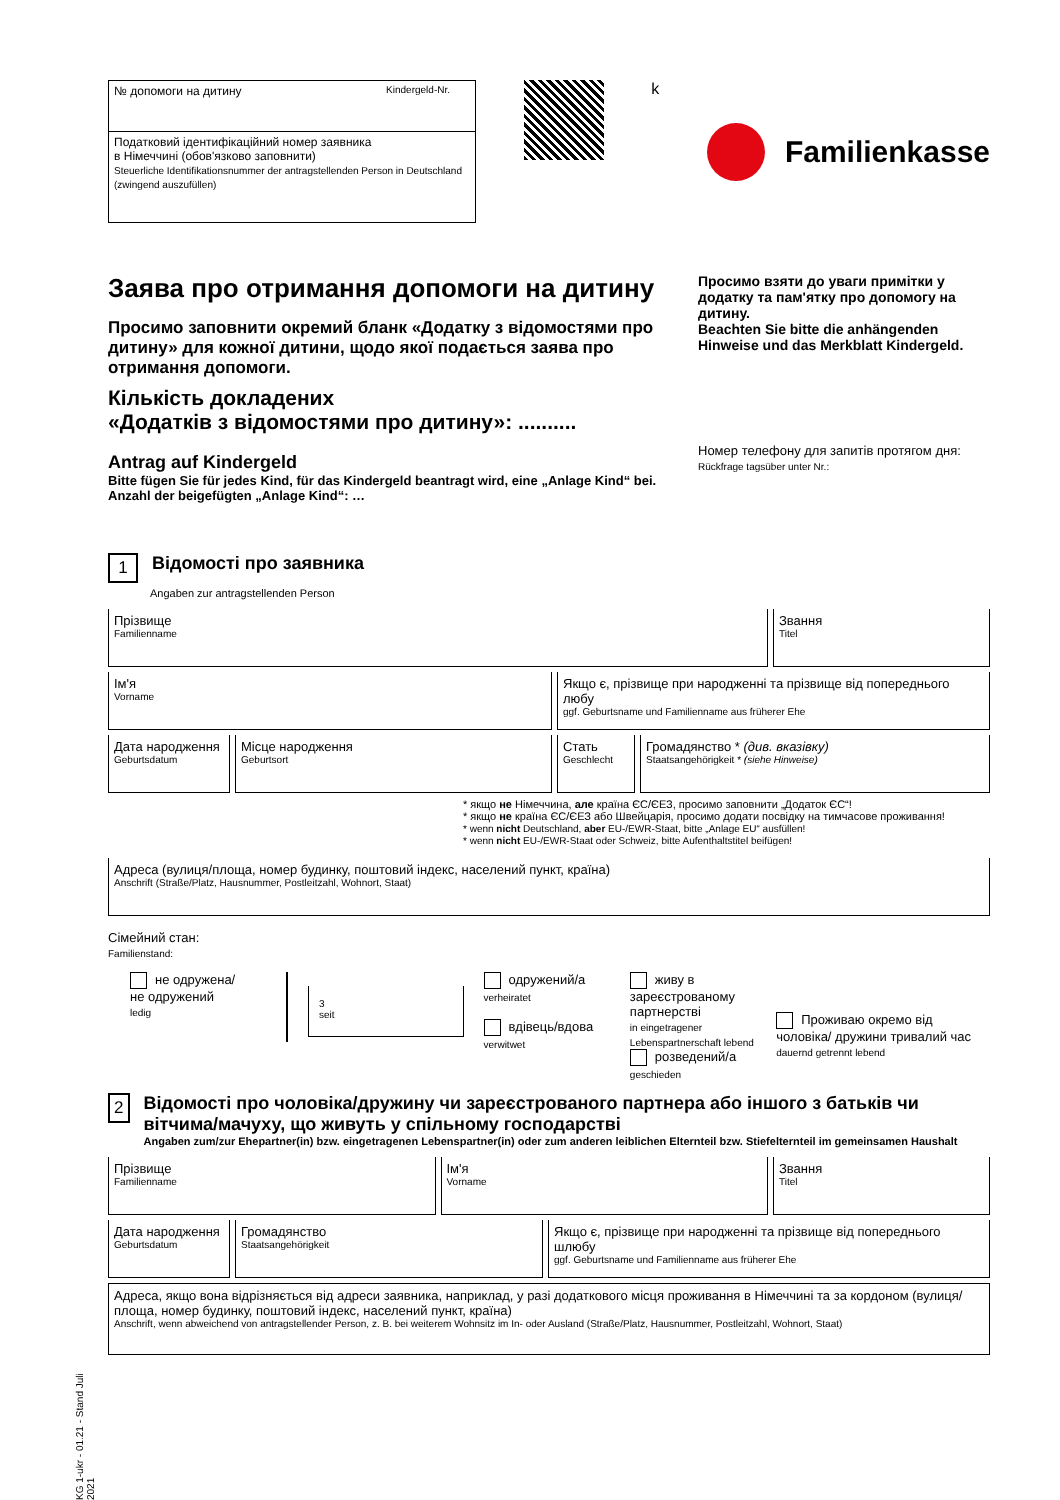№ допомоги на дитину Kindergeld-Nr.
Податковий ідентифікаційний номер заявника
в Німеччині (обов'язково заповнити)
Steuerliche Identifikationsnummer der antragstellenden Person in Deutschland (zwingend auszufüllen)
k
Familienkasse
Заява про отримання допомоги на дитину
Просимо заповнити окремий бланк «Додатку з відомостями про дитину» для кожної дитини, щодо якої подається заява про отримання допомоги.
Кількість докладених
«Додатків з відомостями про дитину»: ..........
Antrag auf Kindergeld
Bitte fügen Sie für jedes Kind, für das Kindergeld beantragt wird, eine „Anlage Kind“ bei.
Anzahl der beigefügten „Anlage Kind“: …
Просимо взяти до уваги примітки у додатку та пам'ятку про допомогу на дитину.
Beachten Sie bitte die anhängenden Hinweise und das Merkblatt Kindergeld.
Номер телефону для запитів протягом дня:
Rückfrage tagsüber unter Nr.:
1 Відомості про заявника
Angaben zur antragstellenden Person
Прізвище
Familienname
Звання
Titel
Ім'я
Vorname
Якщо є, прізвище при народженні та прізвище від попереднього любу
ggf. Geburtsname und Familienname aus früherer Ehe
Дата народження
Geburtsdatum
Місце народження
Geburtsort
Стать
Geschlecht
Громадянство * (див. вказівку)
Staatsangehörigkeit * (siehe Hinweise)
* якщо не Німеччина, але країна ЄС/ЄЕЗ, просимо заповнити „Додаток ЄС“!
* якщо не країна ЄС/ЄЕЗ або Швейцарія, просимо додати посвідку на тимчасове проживання!
* wenn nicht Deutschland, aber EU-/EWR-Staat, bitte „Anlage EU“ ausfüllen!
* wenn nicht EU-/EWR-Staat oder Schweiz, bitte Aufenthaltstitel beifügen!
Адреса (вулиця/площа, номер будинку, поштовий індекс, населений пункт, країна)
Anschrift (Straße/Platz, Hausnummer, Postleitzahl, Wohnort, Staat)
Сімейний стан:
Familienstand:
не одружена/
не одружений
ledig
3
seit
одружений/а
verheiratet
вдівець/вдова
verwitwet
живу в зареєстрованому партнерстві
in eingetragener Lebenspartnerschaft lebend
розведений/а
geschieden
Проживаю окремо від чоловіка/ дружини тривалий час
dauernd getrennt lebend
2
Відомості про чоловіка/дружину чи зареєстрованого партнера або іншого з батьків чи вітчима/мачуху, що живуть у спільному господарстві
Angaben zum/zur Ehepartner(in) bzw. eingetragenen Lebenspartner(in) oder zum anderen leiblichen Elternteil bzw. Stiefelternteil im gemeinsamen Haushalt
Прізвище
Familienname
Ім'я
Vorname
Звання
Titel
Дата народження
Geburtsdatum
Громадянство
Staatsangehörigkeit
Якщо є, прізвище при народженні та прізвище від попереднього шлюбу
ggf. Geburtsname und Familienname aus früherer Ehe
Адреса, якщо вона відрізняється від адреси заявника, наприклад, у разі додаткового місця проживання в Німеччині та за кордоном (вулиця/площа, номер будинку, поштовий індекс, населений пункт, країна)
Anschrift, wenn abweichend von antragstellender Person, z. B. bei weiterem Wohnsitz im In- oder Ausland (Straße/Platz, Hausnummer, Postleitzahl, Wohnort, Staat)
KG 1-ukr - 01.21 - Stand Juli 2021